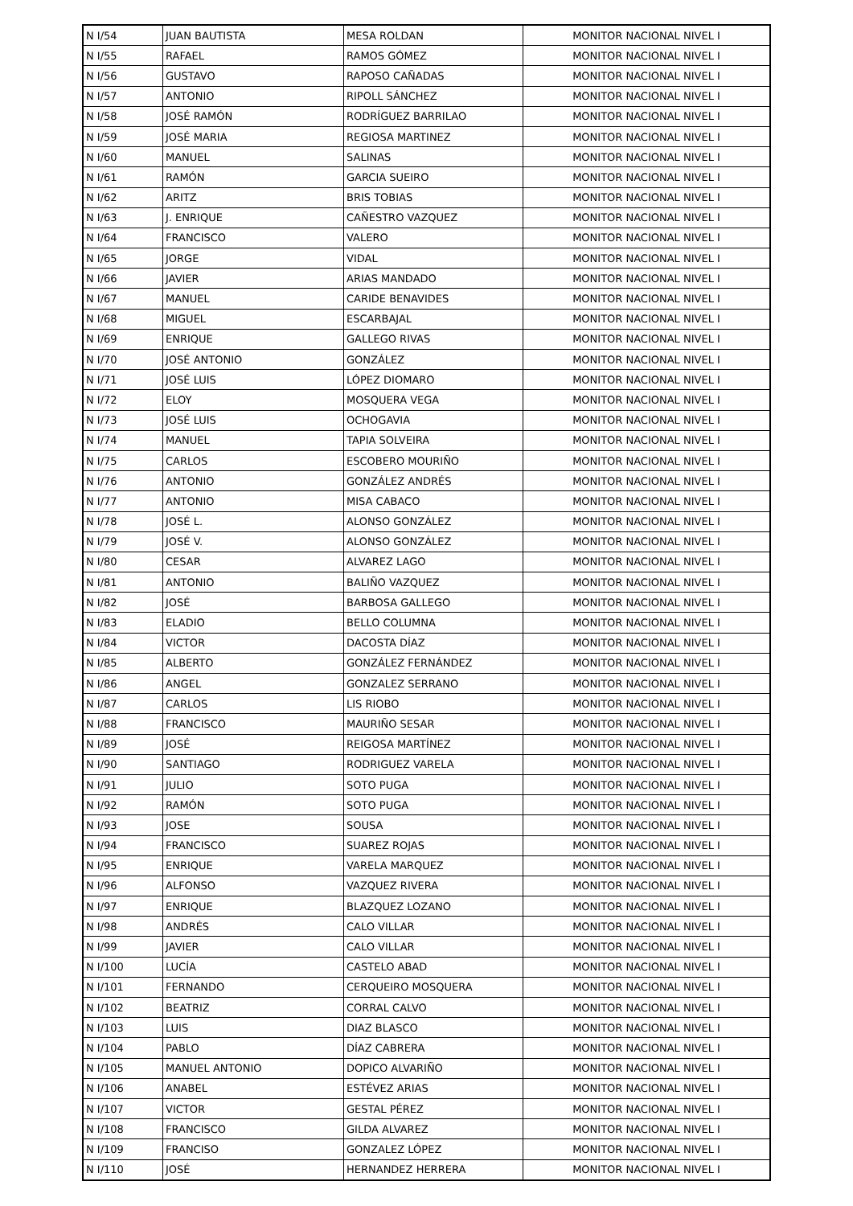| N I/54 | JUAN BAUTISTA | MESA ROLDAN | MONITOR NACIONAL NIVEL I |
| N I/55 | RAFAEL | RAMOS GÓMEZ | MONITOR NACIONAL NIVEL I |
| N I/56 | GUSTAVO | RAPOSO CAÑADAS | MONITOR NACIONAL NIVEL I |
| N I/57 | ANTONIO | RIPOLL SÁNCHEZ | MONITOR NACIONAL NIVEL I |
| N I/58 | JOSÉ RAMÓN | RODRÍGUEZ BARRILAO | MONITOR NACIONAL NIVEL I |
| N I/59 | JOSÉ MARIA | REGIOSA MARTINEZ | MONITOR NACIONAL NIVEL I |
| N I/60 | MANUEL | SALINAS | MONITOR NACIONAL NIVEL I |
| N I/61 | RAMÓN | GARCIA SUEIRO | MONITOR NACIONAL NIVEL I |
| N I/62 | ARITZ | BRIS TOBIAS | MONITOR NACIONAL NIVEL I |
| N I/63 | J. ENRIQUE | CAÑESTRO VAZQUEZ | MONITOR NACIONAL NIVEL I |
| N I/64 | FRANCISCO | VALERO | MONITOR NACIONAL NIVEL I |
| N I/65 | JORGE | VIDAL | MONITOR NACIONAL NIVEL I |
| N I/66 | JAVIER | ARIAS MANDADO | MONITOR NACIONAL NIVEL I |
| N I/67 | MANUEL | CARIDE BENAVIDES | MONITOR NACIONAL NIVEL I |
| N I/68 | MIGUEL | ESCARBAJAL | MONITOR NACIONAL NIVEL I |
| N I/69 | ENRIQUE | GALLEGO RIVAS | MONITOR NACIONAL NIVEL I |
| N I/70 | JOSÉ ANTONIO | GONZÁLEZ | MONITOR NACIONAL NIVEL I |
| N I/71 | JOSÉ LUIS | LÓPEZ DIOMARO | MONITOR NACIONAL NIVEL I |
| N I/72 | ELOY | MOSQUERA VEGA | MONITOR NACIONAL NIVEL I |
| N I/73 | JOSÉ LUIS | OCHOGAVIA | MONITOR NACIONAL NIVEL I |
| N I/74 | MANUEL | TAPIA SOLVEIRA | MONITOR NACIONAL NIVEL I |
| N I/75 | CARLOS | ESCOBERO MOURIÑO | MONITOR NACIONAL NIVEL I |
| N I/76 | ANTONIO | GONZÁLEZ ANDRÉS | MONITOR NACIONAL NIVEL I |
| N I/77 | ANTONIO | MISA CABACO | MONITOR NACIONAL NIVEL I |
| N I/78 | JOSÉ L. | ALONSO GONZÁLEZ | MONITOR NACIONAL NIVEL I |
| N I/79 | JOSÉ V. | ALONSO GONZÁLEZ | MONITOR NACIONAL NIVEL I |
| N I/80 | CESAR | ALVAREZ LAGO | MONITOR NACIONAL NIVEL I |
| N I/81 | ANTONIO | BALIÑO VAZQUEZ | MONITOR NACIONAL NIVEL I |
| N I/82 | JOSÉ | BARBOSA GALLEGO | MONITOR NACIONAL NIVEL I |
| N I/83 | ELADIO | BELLO COLUMNA | MONITOR NACIONAL NIVEL I |
| N I/84 | VICTOR | DACOSTA DÍAZ | MONITOR NACIONAL NIVEL I |
| N I/85 | ALBERTO | GONZÁLEZ FERNÁNDEZ | MONITOR NACIONAL NIVEL I |
| N I/86 | ANGEL | GONZALEZ SERRANO | MONITOR NACIONAL NIVEL I |
| N I/87 | CARLOS | LIS RIOBO | MONITOR NACIONAL NIVEL I |
| N I/88 | FRANCISCO | MAURIÑO SESAR | MONITOR NACIONAL NIVEL I |
| N I/89 | JOSÉ | REIGOSA MARTÍNEZ | MONITOR NACIONAL NIVEL I |
| N I/90 | SANTIAGO | RODRIGUEZ VARELA | MONITOR NACIONAL NIVEL I |
| N I/91 | JULIO | SOTO PUGA | MONITOR NACIONAL NIVEL I |
| N I/92 | RAMÓN | SOTO PUGA | MONITOR NACIONAL NIVEL I |
| N I/93 | JOSE | SOUSA | MONITOR NACIONAL NIVEL I |
| N I/94 | FRANCISCO | SUAREZ ROJAS | MONITOR NACIONAL NIVEL I |
| N I/95 | ENRIQUE | VARELA MARQUEZ | MONITOR NACIONAL NIVEL I |
| N I/96 | ALFONSO | VAZQUEZ RIVERA | MONITOR NACIONAL NIVEL I |
| N I/97 | ENRIQUE | BLAZQUEZ LOZANO | MONITOR NACIONAL NIVEL I |
| N I/98 | ANDRÉS | CALO VILLAR | MONITOR NACIONAL NIVEL I |
| N I/99 | JAVIER | CALO VILLAR | MONITOR NACIONAL NIVEL I |
| N I/100 | LUCÍA | CASTELO ABAD | MONITOR NACIONAL NIVEL I |
| N I/101 | FERNANDO | CERQUEIRO MOSQUERA | MONITOR NACIONAL NIVEL I |
| N I/102 | BEATRIZ | CORRAL CALVO | MONITOR NACIONAL NIVEL I |
| N I/103 | LUIS | DIAZ BLASCO | MONITOR NACIONAL NIVEL I |
| N I/104 | PABLO | DÍAZ CABRERA | MONITOR NACIONAL NIVEL I |
| N I/105 | MANUEL ANTONIO | DOPICO ALVARIÑO | MONITOR NACIONAL NIVEL I |
| N I/106 | ANABEL | ESTÉVEZ ARIAS | MONITOR NACIONAL NIVEL I |
| N I/107 | VICTOR | GESTAL PÉREZ | MONITOR NACIONAL NIVEL I |
| N I/108 | FRANCISCO | GILDA ALVAREZ | MONITOR NACIONAL NIVEL I |
| N I/109 | FRANCISO | GONZALEZ LÓPEZ | MONITOR NACIONAL NIVEL I |
| N I/110 | JOSÉ | HERNANDEZ HERRERA | MONITOR NACIONAL NIVEL I |